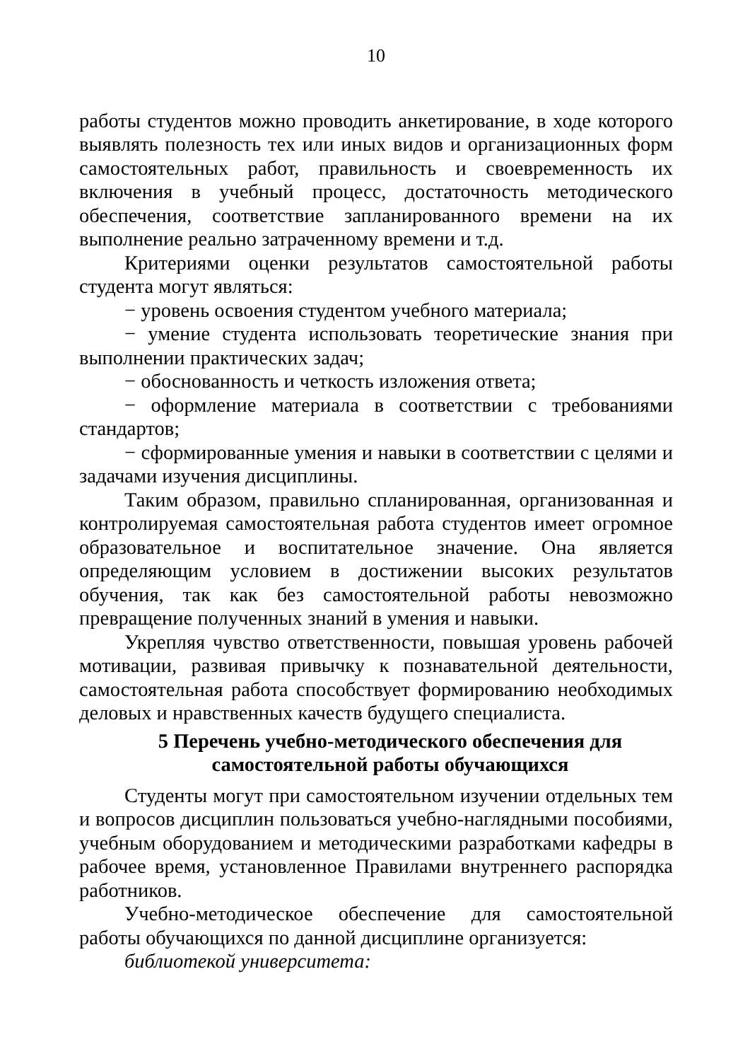10
работы студентов можно проводить анкетирование, в ходе которого выявлять полезность тех или иных видов и организационных форм самостоятельных работ, правильность и своевременность их включения в учебный процесс, достаточность методического обеспечения, соответствие запланированного времени на их выполнение реально затраченному времени и т.д.
Критериями оценки результатов самостоятельной работы студента могут являться:
− уровень освоения студентом учебного материала;
− умение студента использовать теоретические знания при выполнении практических задач;
− обоснованность и четкость изложения ответа;
− оформление материала в соответствии с требованиями стандартов;
− сформированные умения и навыки в соответствии с целями и задачами изучения дисциплины.
Таким образом, правильно спланированная, организованная и контролируемая самостоятельная работа студентов имеет огромное образовательное и воспитательное значение. Она является определяющим условием в достижении высоких результатов обучения, так как без самостоятельной работы невозможно превращение полученных знаний в умения и навыки.
Укрепляя чувство ответственности, повышая уровень рабочей мотивации, развивая привычку к познавательной деятельности, самостоятельная работа способствует формированию необходимых деловых и нравственных качеств будущего специалиста.
5 Перечень учебно-методического обеспечения для самостоятельной работы обучающихся
Студенты могут при самостоятельном изучении отдельных тем и вопросов дисциплин пользоваться учебно-наглядными пособиями, учебным оборудованием и методическими разработками кафедры в рабочее время, установленное Правилами внутреннего распорядка работников.
Учебно-методическое обеспечение для самостоятельной работы обучающихся по данной дисциплине организуется:
библиотекой университета: